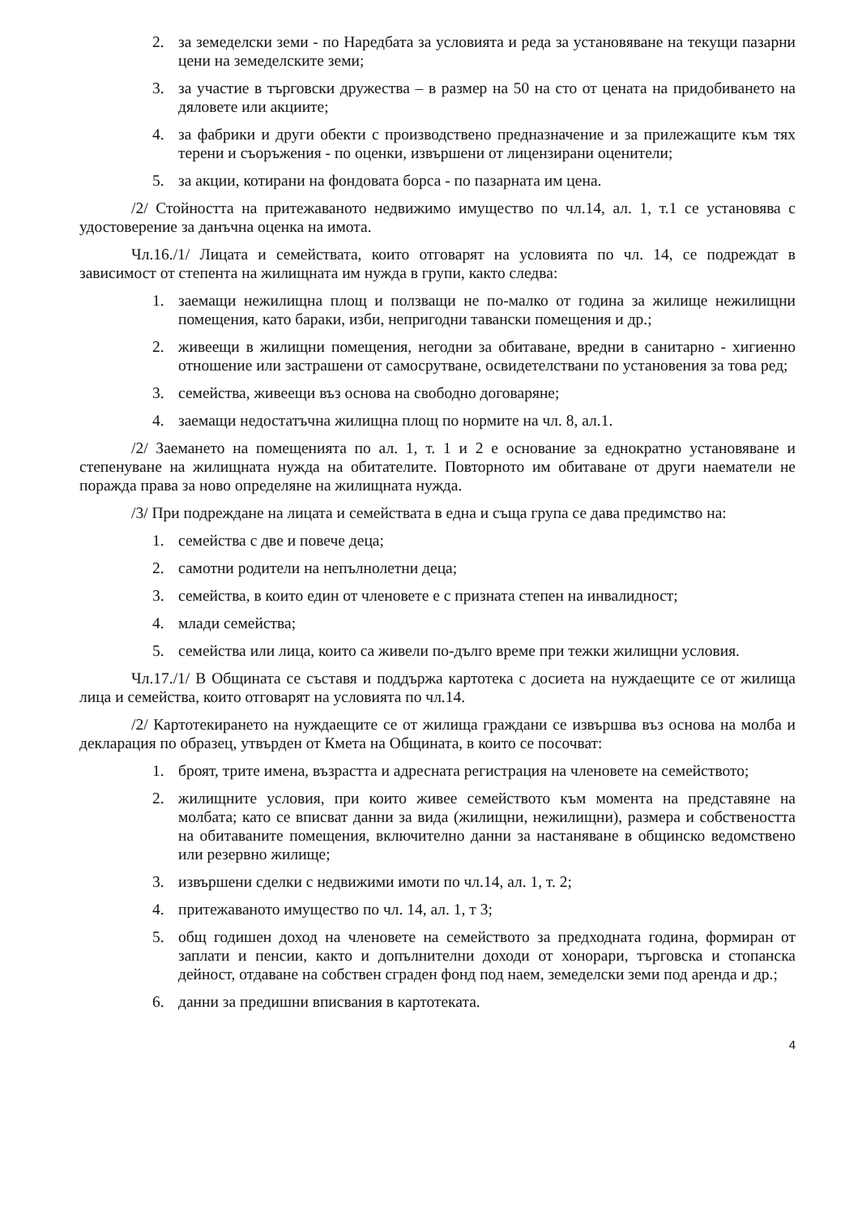2. за земеделски земи - по Наредбата за условията и реда за установяване на текущи пазарни цени на земеделските земи;
3. за участие в търговски дружества – в размер на 50 на сто от цената на придобиването на дяловете или акциите;
4. за фабрики и други обекти с производствено предназначение и за прилежащите към тях терени и съоръжения - по оценки, извършени от лицензирани оценители;
5. за акции, котирани на фондовата борса - по пазарната им цена.
/2/ Стойността на притежаваното недвижимо имущество по чл.14, ал. 1, т.1 се установява с удостоверение за данъчна оценка на имота.
Чл.16./1/ Лицата и семействата, които отговарят на условията по чл. 14, се подреждат в зависимост от степента на жилищната им нужда в групи, както следва:
1. заемащи нежилищна площ и ползващи не по-малко от година за жилище нежилищни помещения, като бараки, изби, непригодни тавански помещения и др.;
2. живеещи в жилищни помещения, негодни за обитаване, вредни в санитарно - хигиенно отношение или застрашени от самосрутване, освидетелствани по установения за това ред;
3. семейства, живеещи въз основа на свободно договаряне;
4. заемащи недостатъчна жилищна площ по нормите на чл. 8, ал.1.
/2/ Заемането на помещенията по ал. 1, т. 1 и 2 е основание за еднократно установяване и степенуване на жилищната нужда на обитателите. Повторното им обитаване от други наематели не поражда права за ново определяне на жилищната нужда.
/3/ При подреждане на лицата и семействата в една и съща група се дава предимство на:
1. семейства с две и повече деца;
2. самотни родители на непълнолетни деца;
3. семейства, в които един от членовете е с призната степен на инвалидност;
4. млади семейства;
5. семейства или лица, които са живели по-дълго време при тежки жилищни условия.
Чл.17./1/ В Общината се съставя и поддържа картотека с досиета на нуждаещите се от жилища лица и семейства, които отговарят на условията по чл.14.
/2/ Картотекирането на нуждаещите се от жилища граждани се извършва въз основа на молба и декларация по образец, утвърден от Кмета на Общината, в които се посочват:
1. броят, трите имена, възрастта и адресната регистрация на членовете на семейството;
2. жилищните условия, при които живее семейството към момента на представяне на молбата; като се вписват данни за вида (жилищни, нежилищни), размера и собствеността на обитаваните помещения, включително данни за настаняване в общинско ведомствено или резервно жилище;
3. извършени сделки с недвижими имоти по чл.14, ал. 1, т. 2;
4. притежаваното имущество по чл. 14, ал. 1, т 3;
5. общ годишен доход на членовете на семейството за предходната година, формиран от заплати и пенсии, както и допълнителни доходи от хонорари, търговска и стопанска дейност, отдаване на собствен сграден фонд под наем, земеделски земи под аренда и др.;
6. данни за предишни вписвания в картотеката.
4